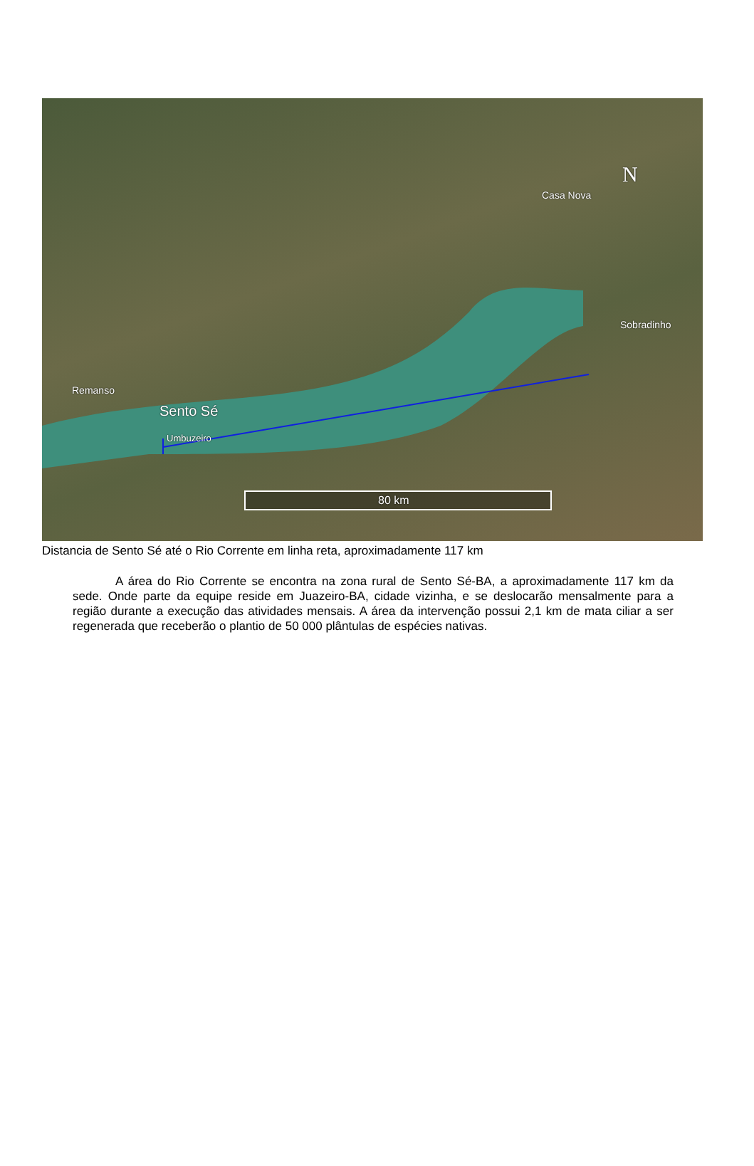N
Casa Nova
Sobradinho
Remanso
Sento Sé
Umbuzeiro
80 km
Distancia de Sento Sé até o Rio Corrente em linha reta, aproximadamente 117 km
A área do Rio Corrente se encontra na zona rural de Sento Sé-BA, a aproximadamente 117 km da sede. Onde parte da equipe reside em Juazeiro-BA, cidade vizinha, e se deslocarão mensalmente para a região durante a execução das atividades mensais. A área da intervenção possui 2,1 km de mata ciliar a ser regenerada que receberão o plantio de 50 000 plântulas de espécies nativas.